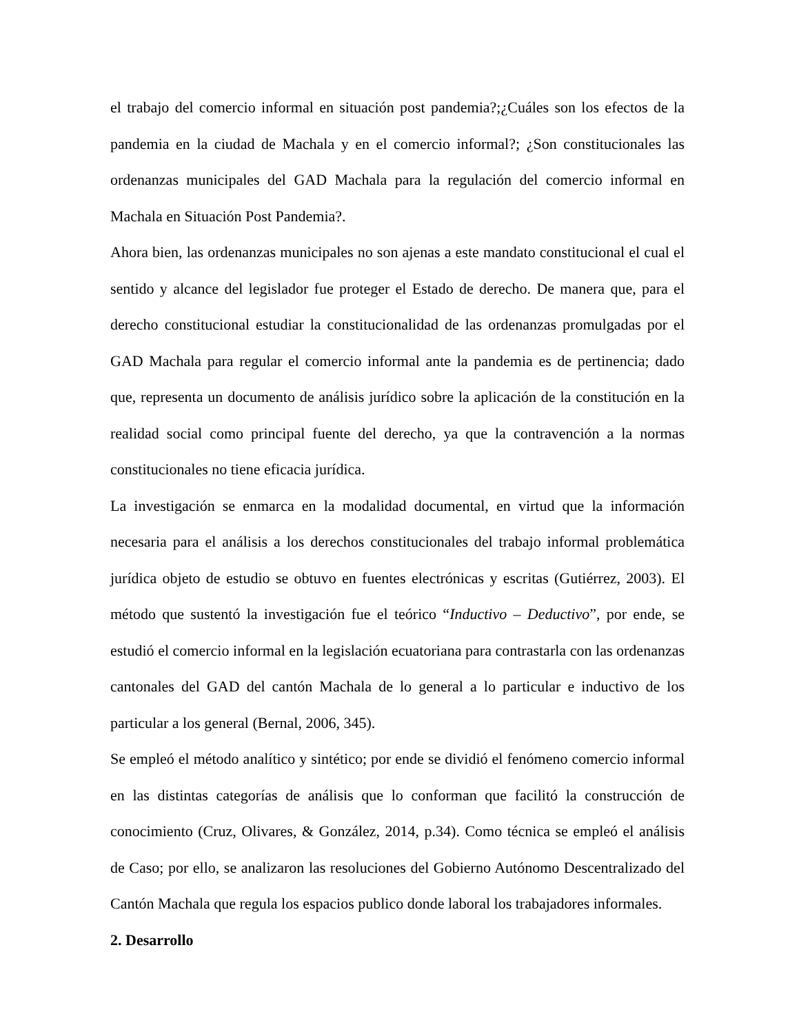el trabajo del comercio informal en situación post pandemia?;¿Cuáles son los efectos de la pandemia en la ciudad de Machala y en el comercio informal?; ¿Son constitucionales las ordenanzas municipales del GAD Machala para la regulación del comercio informal en Machala en Situación Post Pandemia?.
Ahora bien, las ordenanzas municipales no son ajenas a este mandato constitucional el cual el sentido y alcance del legislador fue proteger el Estado de derecho. De manera que, para el derecho constitucional estudiar la constitucionalidad de las ordenanzas promulgadas por el GAD Machala para regular el comercio informal ante la pandemia es de pertinencia; dado que, representa un documento de análisis jurídico sobre la aplicación de la constitución en la realidad social como principal fuente del derecho, ya que la contravención a la normas constitucionales no tiene eficacia jurídica.
La investigación se enmarca en la modalidad documental, en virtud que la información necesaria para el análisis a los derechos constitucionales del trabajo informal problemática jurídica objeto de estudio se obtuvo en fuentes electrónicas y escritas (Gutiérrez, 2003). El método que sustentó la investigación fue el teórico “Inductivo – Deductivo”, por ende, se estudió el comercio informal en la legislación ecuatoriana para contrastarla con las ordenanzas cantonales del GAD del cantón Machala de lo general a lo particular e inductivo de los particular a los general (Bernal, 2006, 345).
Se empleó el método analítico y sintético; por ende se dividió el fenómeno comercio informal en las distintas categorías de análisis que lo conforman que facilitó la construcción de conocimiento (Cruz, Olivares, & González, 2014, p.34). Como técnica se empleó el análisis de Caso; por ello, se analizaron las resoluciones del Gobierno Autónomo Descentralizado del Cantón Machala que regula los espacios publico donde laboral los trabajadores informales.
2. Desarrollo